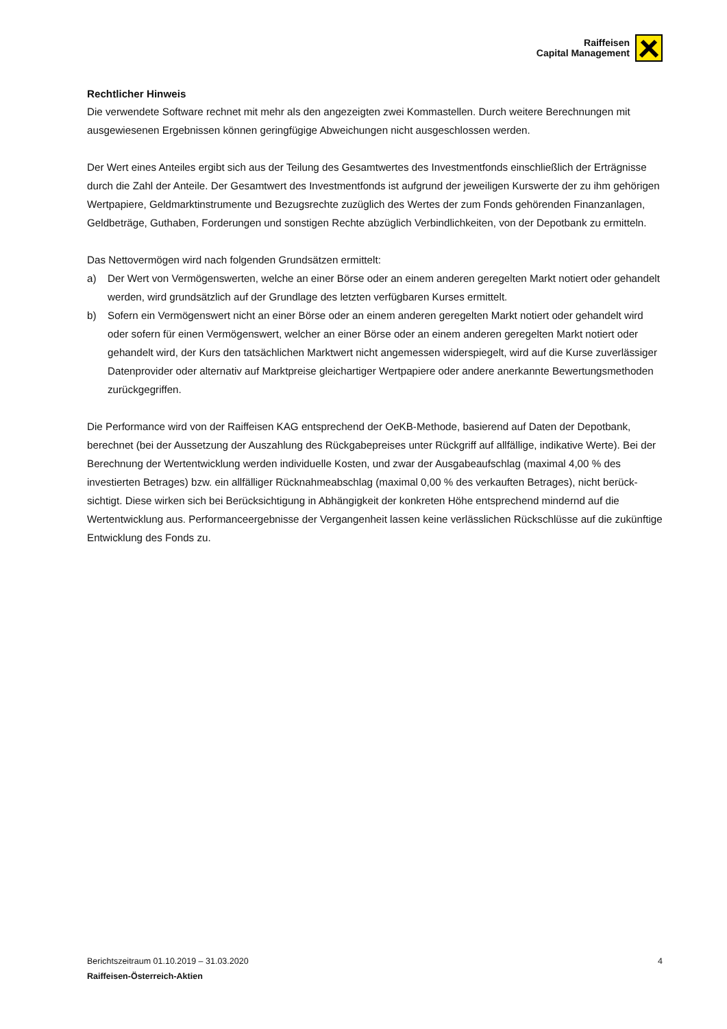Raiffeisen
Capital Management
Rechtlicher Hinweis
Die verwendete Software rechnet mit mehr als den angezeigten zwei Kommastellen. Durch weitere Berechnungen mit ausgewiesenen Ergebnissen können geringfügige Abweichungen nicht ausgeschlossen werden.
Der Wert eines Anteiles ergibt sich aus der Teilung des Gesamtwertes des Investmentfonds einschließlich der Erträgnisse durch die Zahl der Anteile. Der Gesamtwert des Investmentfonds ist aufgrund der jeweiligen Kurswerte der zu ihm gehörigen Wertpapiere, Geldmarktinstrumente und Bezugsrechte zuzüglich des Wertes der zum Fonds gehörenden Finanzanlagen, Geldbeträge, Guthaben, Forderungen und sonstigen Rechte abzüglich Verbindlichkeiten, von der Depotbank zu ermitteln.
Das Nettovermögen wird nach folgenden Grundsätzen ermittelt:
a) Der Wert von Vermögenswerten, welche an einer Börse oder an einem anderen geregelten Markt notiert oder gehandelt werden, wird grundsätzlich auf der Grundlage des letzten verfügbaren Kurses ermittelt.
b) Sofern ein Vermögenswert nicht an einer Börse oder an einem anderen geregelten Markt notiert oder gehandelt wird oder sofern für einen Vermögenswert, welcher an einer Börse oder an einem anderen geregelten Markt notiert oder gehandelt wird, der Kurs den tatsächlichen Marktwert nicht angemessen widerspiegelt, wird auf die Kurse zuverlässiger Datenprovider oder alternativ auf Marktpreise gleichartiger Wertpapiere oder andere anerkannte Bewertungsmethoden zurückgegriffen.
Die Performance wird von der Raiffeisen KAG entsprechend der OeKB-Methode, basierend auf Daten der Depotbank, berechnet (bei der Aussetzung der Auszahlung des Rückgabepreises unter Rückgriff auf allfällige, indikative Werte). Bei der Berechnung der Wertentwicklung werden individuelle Kosten, und zwar der Ausgabeaufschlag (maximal 4,00 % des investierten Betrages) bzw. ein allfälliger Rücknahmeabschlag (maximal 0,00 % des verkauften Betrages), nicht berück-sichtigt. Diese wirken sich bei Berücksichtigung in Abhängigkeit der konkreten Höhe entsprechend mindernd auf die Wertentwicklung aus. Performanceergebnisse der Vergangenheit lassen keine verlässlichen Rückschlüsse auf die zukünftige Entwicklung des Fonds zu.
Berichtszeitraum 01.10.2019 – 31.03.2020 4
Raiffeisen-Österreich-Aktien